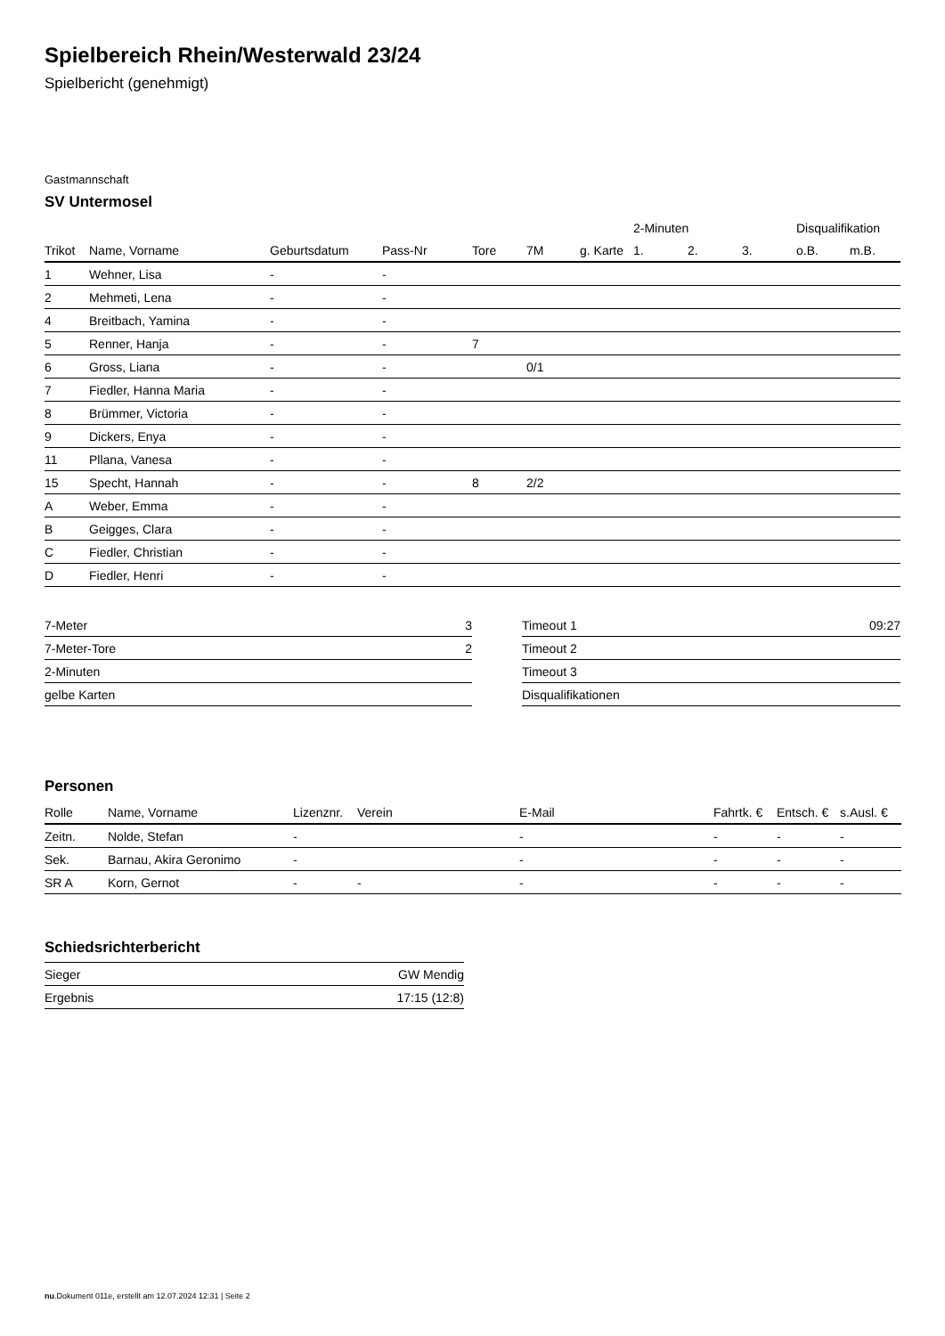Spielbereich Rhein/Westerwald 23/24
Spielbericht (genehmigt)
Gastmannschaft
SV Untermosel
| | | | | | | | 2-Minuten | | | Disqualifikation | |
| --- | --- | --- | --- | --- | --- | --- | --- | --- | --- | --- | --- |
| Trikot | Name, Vorname | Geburtsdatum | Pass-Nr | Tore | 7M | g. Karte | 1. | 2. | 3. | o.B. | m.B. |
| 1 | Wehner, Lisa | - | - | | | | | | | | |
| 2 | Mehmeti, Lena | - | - | | | | | | | | |
| 4 | Breitbach, Yamina | - | - | | | | | | | | |
| 5 | Renner, Hanja | - | - | 7 | | | | | | | |
| 6 | Gross, Liana | - | - | | 0/1 | | | | | | |
| 7 | Fiedler, Hanna Maria | - | - | | | | | | | | |
| 8 | Brümmer, Victoria | - | - | | | | | | | | |
| 9 | Dickers, Enya | - | - | | | | | | | | |
| 11 | Pllana, Vanesa | - | - | | | | | | | | |
| 15 | Specht, Hannah | - | - | 8 | 2/2 | | | | | | |
| A | Weber, Emma | - | - | | | | | | | | |
| B | Geigges, Clara | - | - | | | | | | | | |
| C | Fiedler, Christian | - | - | | | | | | | | |
| D | Fiedler, Henri | - | - | | | | | | | | |
| 7-Meter | 3 |
| 7-Meter-Tore | 2 |
| 2-Minuten | |
| gelbe Karten | |
| Timeout 1 | 09:27 |
| Timeout 2 | |
| Timeout 3 | |
| Disqualifikationen | |
Personen
| Rolle | Name, Vorname | Lizenznr. | Verein | E-Mail | Fahrtk. € | Entsch. € | s.Ausl. € |
| --- | --- | --- | --- | --- | --- | --- | --- |
| Zeitn. | Nolde, Stefan | - | | - | - | - | - |
| Sek. | Barnau, Akira Geronimo | - | | - | - | - | - |
| SR A | Korn, Gernot | - | - | - | - | - | - |
Schiedsrichterbericht
| Sieger | GW Mendig |
| Ergebnis | 17:15 (12:8) |
nu.Dokument 011e, erstellt am 12.07.2024 12:31 | Seite 2